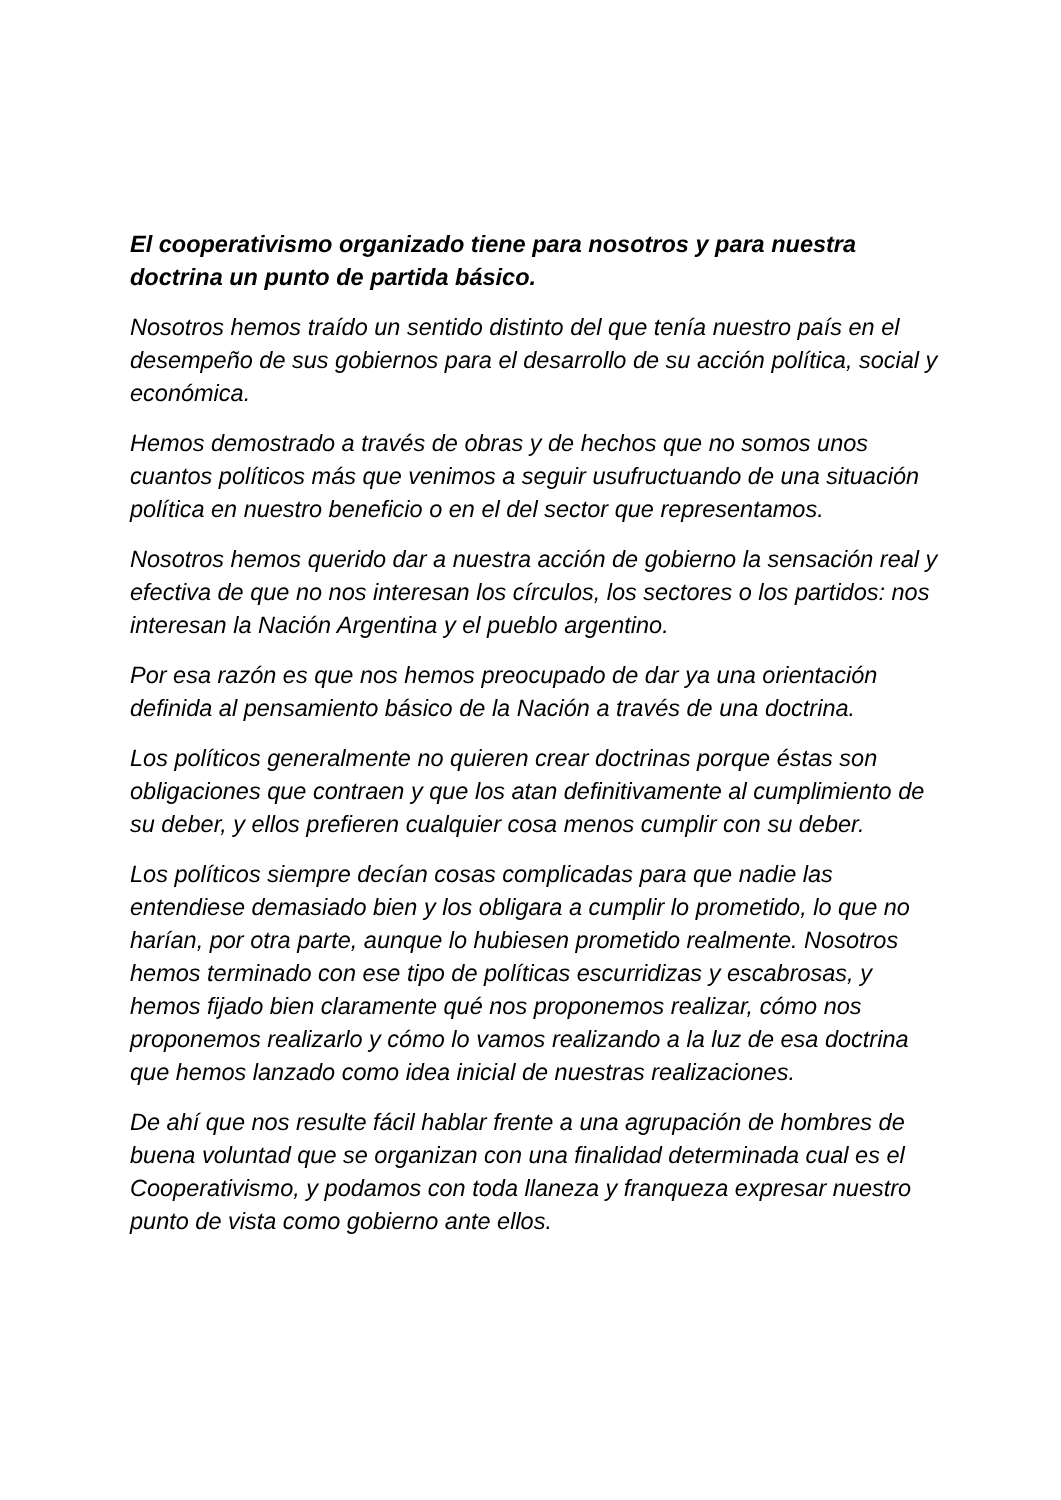El cooperativismo organizado tiene para nosotros y para nuestra doctrina un punto de partida básico.
Nosotros hemos traído un sentido distinto del que tenía nuestro país en el desempeño de sus gobiernos para el desarrollo de su acción política, social y económica.
Hemos demostrado a través de obras y de hechos que no somos unos cuantos políticos más que venimos a seguir usufructuando de una situación política en nuestro beneficio o en el del sector que representamos.
Nosotros hemos querido dar a nuestra acción de gobierno la sensación real y efectiva de que no nos interesan los círculos, los sectores o los partidos: nos interesan la Nación Argentina y el pueblo argentino.
Por esa razón es que nos hemos preocupado de dar ya una orientación definida al pensamiento básico de la Nación a través de una doctrina.
Los políticos generalmente no quieren crear doctrinas porque éstas son obligaciones que contraen y que los atan definitivamente al cumplimiento de su deber, y ellos prefieren cualquier cosa menos cumplir con su deber.
Los políticos siempre decían cosas complicadas para que nadie las entendiese demasiado bien y los obligara a cumplir lo prometido, lo que no harían, por otra parte, aunque lo hubiesen prometido realmente. Nosotros hemos terminado con ese tipo de políticas escurridizas y escabrosas, y hemos fijado bien claramente qué nos proponemos realizar, cómo nos proponemos realizarlo y cómo lo vamos realizando a la luz de esa doctrina que hemos lanzado como idea inicial de nuestras realizaciones.
De ahí que nos resulte fácil hablar frente a una agrupación de hombres de buena voluntad que se organizan con una finalidad determinada cual es el Cooperativismo, y podamos con toda llaneza y franqueza expresar nuestro punto de vista como gobierno ante ellos.